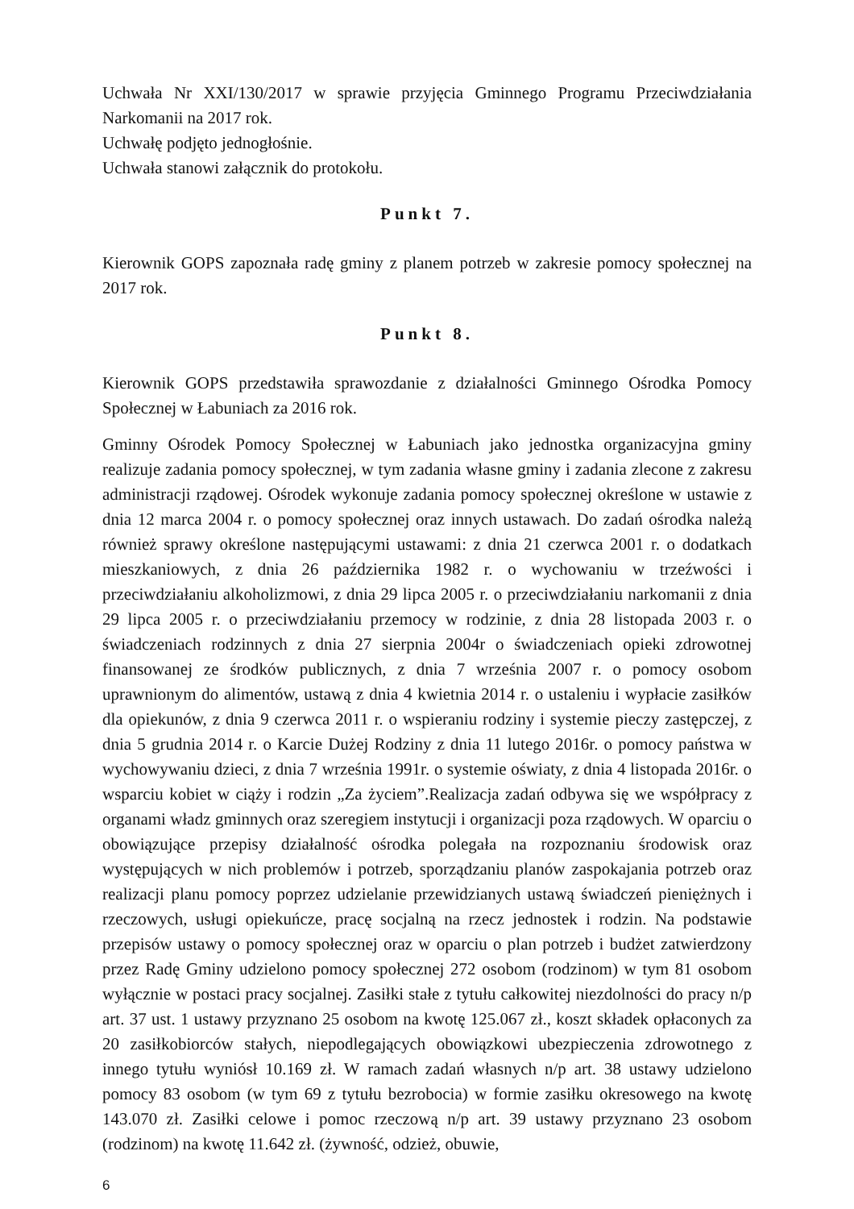Uchwała Nr XXI/130/2017 w sprawie przyjęcia Gminnego Programu Przeciwdziałania Narkomanii na 2017 rok.
Uchwałę podjęto jednogłośnie.
Uchwała stanowi załącznik do protokołu.
Punkt 7.
Kierownik GOPS zapoznała radę gminy z planem potrzeb w zakresie pomocy społecznej na 2017 rok.
Punkt 8.
Kierownik GOPS przedstawiła sprawozdanie z działalności Gminnego Ośrodka Pomocy Społecznej w Łabuniach za 2016 rok.
Gminny Ośrodek Pomocy Społecznej w Łabuniach jako jednostka organizacyjna gminy realizuje zadania pomocy społecznej, w tym zadania własne gminy i zadania zlecone z zakresu administracji rządowej. Ośrodek wykonuje zadania pomocy społecznej określone w ustawie z dnia 12 marca 2004 r. o pomocy społecznej oraz innych ustawach. Do zadań ośrodka należą również sprawy określone następującymi ustawami: z dnia 21 czerwca 2001 r. o dodatkach mieszkaniowych, z dnia 26 października 1982 r. o wychowaniu w trzeźwości i przeciwdziałaniu alkoholizmowi, z dnia 29 lipca 2005 r. o przeciwdziałaniu narkomanii z dnia 29 lipca 2005 r. o przeciwdziałaniu przemocy w rodzinie, z dnia 28 listopada 2003 r. o świadczeniach rodzinnych z dnia 27 sierpnia 2004r o świadczeniach opieki zdrowotnej finansowanej ze środków publicznych, z dnia 7 września 2007 r. o pomocy osobom uprawnionym do alimentów, ustawą z dnia 4 kwietnia 2014 r. o ustaleniu i wypłacie zasiłków dla opiekunów, z dnia 9 czerwca 2011 r. o wspieraniu rodziny i systemie pieczy zastępczej, z dnia 5 grudnia 2014 r. o Karcie Dużej Rodziny z dnia 11 lutego 2016r. o pomocy państwa w wychowywaniu dzieci, z dnia 7 września 1991r. o systemie oświaty, z dnia 4 listopada 2016r. o wsparciu kobiet w ciąży i rodzin „Za życiem”.Realizacja zadań odbywa się we współpracy z organami władz gminnych oraz szeregiem instytucji i organizacji poza rządowych. W oparciu o obowiązujące przepisy działalność ośrodka polegała na rozpoznaniu środowisk oraz występujących w nich problemów i potrzeb, sporządzaniu planów zaspokajania potrzeb oraz realizacji planu pomocy poprzez udzielanie przewidzianych ustawą świadczeń pieniężnych i rzeczowych, usługi opiekuńcze, pracę socjalną na rzecz jednostek i rodzin. Na podstawie przepisów ustawy o pomocy społecznej oraz w oparciu o plan potrzeb i budżet zatwierdzony przez Radę Gminy udzielono pomocy społecznej 272 osobom (rodzinom) w tym 81 osobom wyłącznie w postaci pracy socjalnej. Zasiłki stałe z tytułu całkowitej niezdolności do pracy n/p art. 37 ust. 1 ustawy przyznano 25 osobom na kwotę 125.067 zł., koszt składek opłaconych za 20 zasiłkobiorców stałych, niepodlegających obowiązkowi ubezpieczenia zdrowotnego z innego tytułu wyniósł 10.169 zł. W ramach zadań własnych n/p art. 38 ustawy udzielono pomocy 83 osobom (w tym 69 z tytułu bezrobocia) w formie zasiłku okresowego na kwotę 143.070 zł. Zasiłki celowe i pomoc rzeczową n/p art. 39 ustawy przyznano 23 osobom (rodzinom) na kwotę 11.642 zł. (żywność, odzież, obuwie,
6